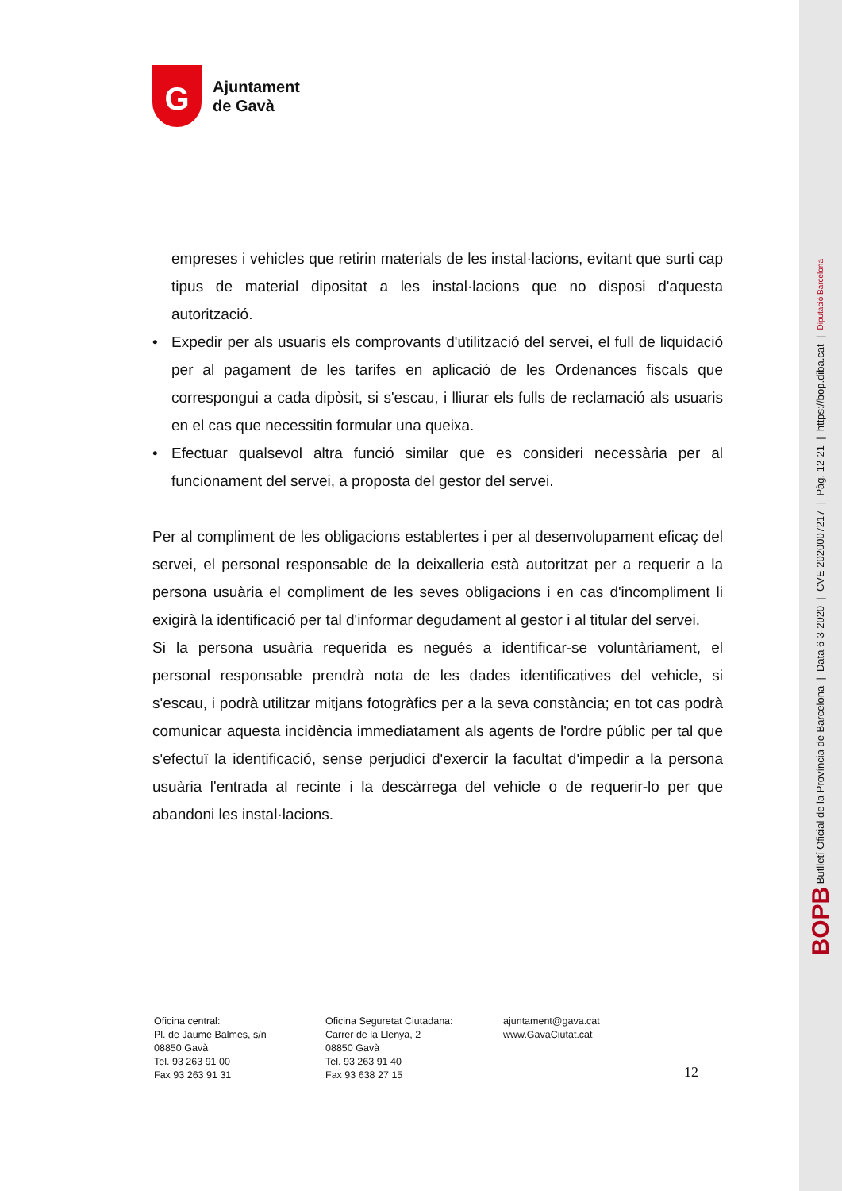G
Ajuntament
de Gavà
empreses i vehicles que retirin materials de les instal·lacions, evitant que surti cap tipus de material dipositat a les instal·lacions que no disposi d'aquesta autorització.
• Expedir per als usuaris els comprovants d'utilització del servei, el full de liquidació per al pagament de les tarifes en aplicació de les Ordenances fiscals que correspongui a cada dipòsit, si s'escau, i lliurar els fulls de reclamació als usuaris en el cas que necessitin formular una queixa.
• Efectuar qualsevol altra funció similar que es consideri necessària per al funcionament del servei, a proposta del gestor del servei.
Per al compliment de les obligacions establertes i per al desenvolupament eficaç del servei, el personal responsable de la deixalleria està autoritzat per a requerir a la persona usuària el compliment de les seves obligacions i en cas d'incompliment li exigirà la identificació per tal d'informar degudament al gestor i al titular del servei.
Si la persona usuària requerida es negués a identificar-se voluntàriament, el personal responsable prendrà nota de les dades identificatives del vehicle, si s'escau, i podrà utilitzar mitjans fotogràfics per a la seva constància; en tot cas podrà comunicar aquesta incidència immediatament als agents de l'ordre públic per tal que s'efectuï la identificació, sense perjudici d'exercir la facultat d'impedir a la persona usuària l'entrada al recinte i la descàrrega del vehicle o de requerir-lo per que abandoni les instal·lacions.
Oficina central:
Pl. de Jaume Balmes, s/n
08850 Gavà
Tel. 93 263 91 00
Fax 93 263 91 31
Oficina Seguretat Ciutadana:
Carrer de la Llenya, 2
08850 Gavà
Tel. 93 263 91 40
Fax 93 638 27 15
ajuntament@gava.cat
www.GavaCiutat.cat
12
BOPB Butlletí Oficial de la Província de Barcelona | Data 6-3-2020 | CVE 2020007217 | Pàg. 12-21 | https://bop.diba.cat | Diputació Barcelona